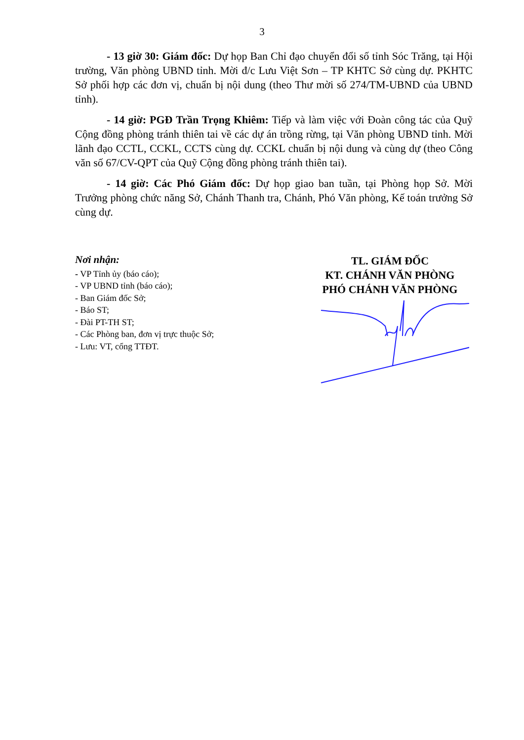3
- 13 giờ 30: Giám đốc: Dự họp Ban Chỉ đạo chuyển đổi số tỉnh Sóc Trăng, tại Hội trường, Văn phòng UBND tỉnh. Mời đ/c Lưu Việt Sơn – TP KHTC Sở cùng dự. PKHTC Sở phối hợp các đơn vị, chuẩn bị nội dung (theo Thư mời số 274/TM-UBND của UBND tỉnh).
- 14 giờ: PGĐ Trần Trọng Khiêm: Tiếp và làm việc với Đoàn công tác của Quỹ Cộng đồng phòng tránh thiên tai về các dự án trồng rừng, tại Văn phòng UBND tỉnh. Mời lãnh đạo CCTL, CCKL, CCTS cùng dự. CCKL chuẩn bị nội dung và cùng dự (theo Công văn số 67/CV-QPT của Quỹ Cộng đồng phòng tránh thiên tai).
- 14 giờ: Các Phó Giám đốc: Dự họp giao ban tuần, tại Phòng họp Sở. Mời Trưởng phòng chức năng Sở, Chánh Thanh tra, Chánh, Phó Văn phòng, Kế toán trưởng Sở cùng dự.
Nơi nhận:
- VP Tỉnh ủy (báo cáo);
- VP UBND tỉnh (báo cáo);
- Ban Giám đốc Sở;
- Báo ST;
- Đài PT-TH ST;
- Các Phòng ban, đơn vị trực thuộc Sở;
- Lưu: VT, cổng TTĐT.
TL. GIÁM ĐỐC
KT. CHÁNH VĂN PHÒNG
PHÓ CHÁNH VĂN PHÒNG